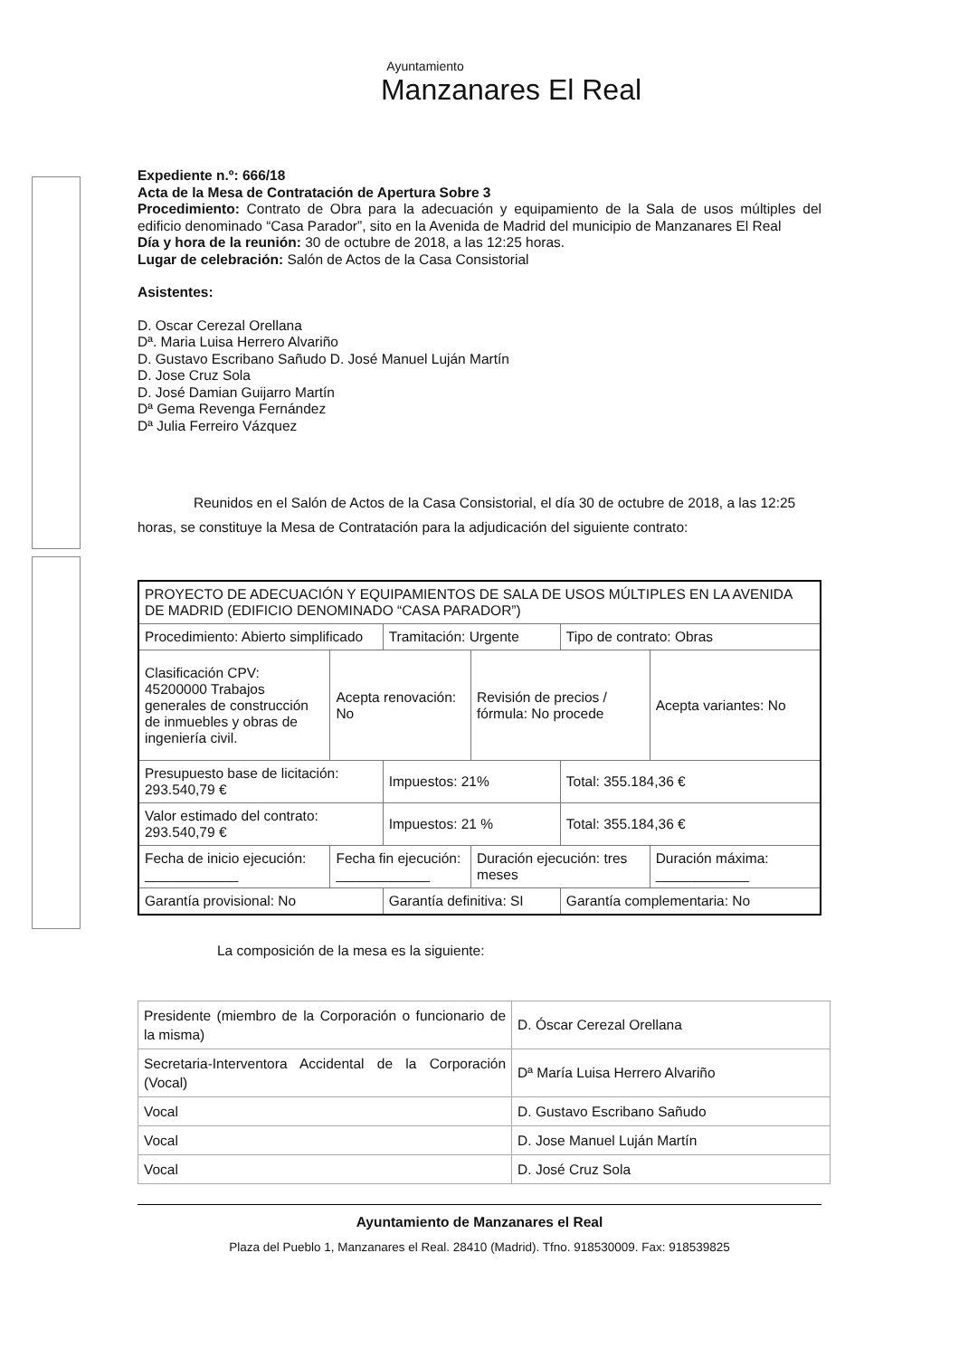Ayuntamiento
Manzanares El Real
Expediente n.º: 666/18
Acta de la Mesa de Contratación de Apertura Sobre 3
Procedimiento: Contrato de Obra para la adecuación y equipamiento de la Sala de usos múltiples del edificio denominado “Casa Parador”, sito en la Avenida de Madrid del municipio de Manzanares El Real
Día y hora de la reunión: 30 de octubre de 2018, a las 12:25 horas.
Lugar de celebración: Salón de Actos de la Casa Consistorial
Asistentes:
D. Oscar Cerezal Orellana
Dª. Maria Luisa Herrero Alvariño
D. Gustavo Escribano Sañudo D. José Manuel Luján Martín
D. Jose Cruz Sola
D. José Damian Guijarro Martín
Dª Gema Revenga Fernández
Dª Julia Ferreiro Vázquez
Reunidos en el Salón de Actos de la Casa Consistorial, el día 30 de octubre de 2018, a las 12:25 horas, se constituye la Mesa de Contratación para la adjudicación del siguiente contrato:
| PROYECTO DE ADECUACIÓN Y EQUIPAMIENTOS DE SALA DE USOS MÚLTIPLES EN LA AVENIDA DE MADRID (EDIFICIO DENOMINADO “CASA PARADOR”) | | | | | |
| Procedimiento: Abierto simplificado | | Tramitación: Urgente | | Tipo de contrato: Obras | |
| Clasificación CPV: 45200000 Trabajos generales de construcción de inmuebles y obras de ingeniería civil. | Acepta renovación: No | | Revisión de precios / fórmula: No procede | | Acepta variantes: No |
| Presupuesto base de licitación: 293.540,79 € | | Impuestos: 21% | | Total: 355.184,36 € | |
| Valor estimado del contrato: 293.540,79 € | | Impuestos: 21 % | | Total: 355.184,36 € | |
| Fecha de inicio ejecución: ____________ | Fecha fin ejecución: ____________ | | Duración ejecución: tres meses | | Duración máxima: ____________ |
| Garantía provisional: No | | Garantía definitiva: SI | | Garantía complementaria: No | |
La composición de la mesa es la siguiente:
| Presidente (miembro de la Corporación o funcionario de la misma) | D. Óscar Cerezal Orellana |
| Secretaria-Interventora Accidental de la Corporación (Vocal) | Dª María Luisa Herrero Alvariño |
| Vocal | D. Gustavo Escribano Sañudo |
| Vocal | D. Jose Manuel Luján Martín |
| Vocal | D. José Cruz Sola |
Ayuntamiento de Manzanares el Real
Plaza del Pueblo 1, Manzanares el Real. 28410 (Madrid). Tfno. 918530009. Fax: 918539825